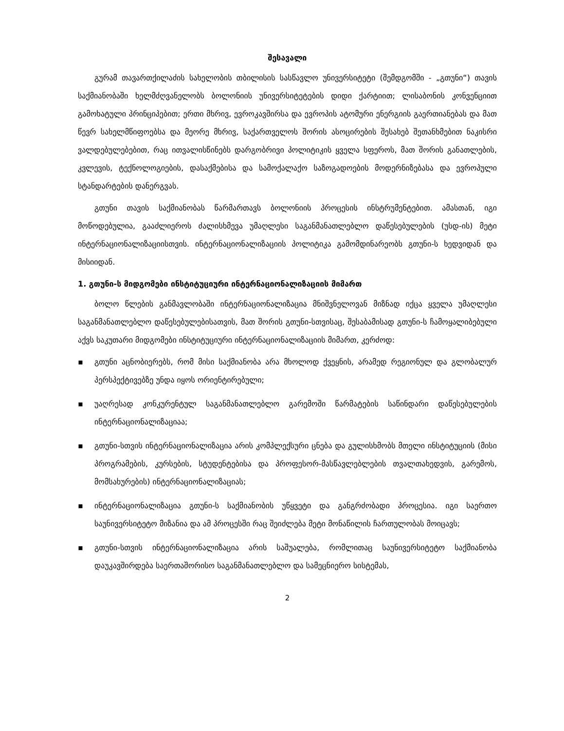შესავალი
გურამ თავართქილაძის სახელობის თბილისის სასწავლო უნივერსიტეტი (შემდგომში - „გთუნი“) თავის საქმიანობაში ხელმძღვანელობს ბოლონიის უნივერსიტეტების დიდი ქარტიით; ლისაბონის კონვენციით გამოხატული პრინციპებით; ერთი მხრივ, ევროკავშირსა და ევროპის ატომური ენერგიის გაერთიანებას და მათ წევრ სახელმწიფოებსა და მეორე მხრივ, საქართველოს შორის ასოცირების შესახებ შეთანხმებით ნაკისრი ვალდებულებებით, რაც ითვალისწინებს დარგობრივი პოლიტიკის ყველა სფეროს, მათ შორის განათლების, კვლევის, ტექნოლოგიების, დასაქმებისა და სამოქალაქო საზოგადოების მოდერნიზებასა და ევროპული სტანდარტების დანერგვას.
გთუნი თავის საქმიანობას წარმართავს ბოლონიის პროცესის ინსტრუმენტებით. ამასთან, იგი მოწოდებულია, გააძლიეროს ძალისხმევა უმაღლესი საგანმანათლებლო დაწესებულების (უსდ-ის) მეტი ინტერნაციონალიზაციისთვის. ინტერნაციონალიზაციის პოლიტიკა გამომდინარეობს გთუნი-ს ხედვიდან და მისიიდან.
1. გთუნი-ს მიდგომები ინსტიტუციური ინტერნაციონალიზაციის მიმართ
ბოლო წლების განმავლობაში ინტერნაციონალიზაცია მნიშვნელოვან მიზნად იქცა ყველა უმაღლესი საგანმანათლებლო დაწესებულებისათვის, მათ შორის გთუნი-სთვისაც, შესაბამისად გთუნი-ს ჩამოყალიბებული აქვს საკუთარი მიდგომები ინსტიტუციური ინტერნაციონალიზაციის მიმართ, კერძოდ:
▪ გთუნი აცნობიერებს, რომ მისი საქმიანობა არა მხოლოდ ქვეყნის, არამედ რეგიონულ და გლობალურ პერსპექტივებზე უნდა იყოს ორიენტირებული;
▪ უაღრესად კონკურენტულ საგანმანათლებლო გარემოში წარმატების საწინდარი დაწესებულების ინტერნაციონალიზაციაა;
▪ გთუნი-სთვის ინტერნაციონალიზაცია არის კომპლექსური ცნება და გულისხმობს მთელი ინსტიტუციის (მისი პროგრამების, კურსების, სტუდენტებისა და პროფესორ-მასწავლებლების თვალთახედვის, გარემოს, მომსახურების) ინტერნაციონალიზაციას;
▪ ინტერნაციონალიზაცია გთუნი-ს საქმიანობის უწყვეტი და განგრძობადი პროცესია. იგი საერთო საუნივერსიტეტო მიზანია და ამ პროცესში რაც შეიძლება მეტი მონაწილის ჩართულობას მოიცავს;
▪ გთუნი-სთვის ინტერნაციონალიზაცია არის საშუალება, რომლითაც საუნივერსიტეტო საქმიანობა დაუკავშირდება საერთაშორისო საგანმანათლებლო და სამეცნიერო სისტემას,
2